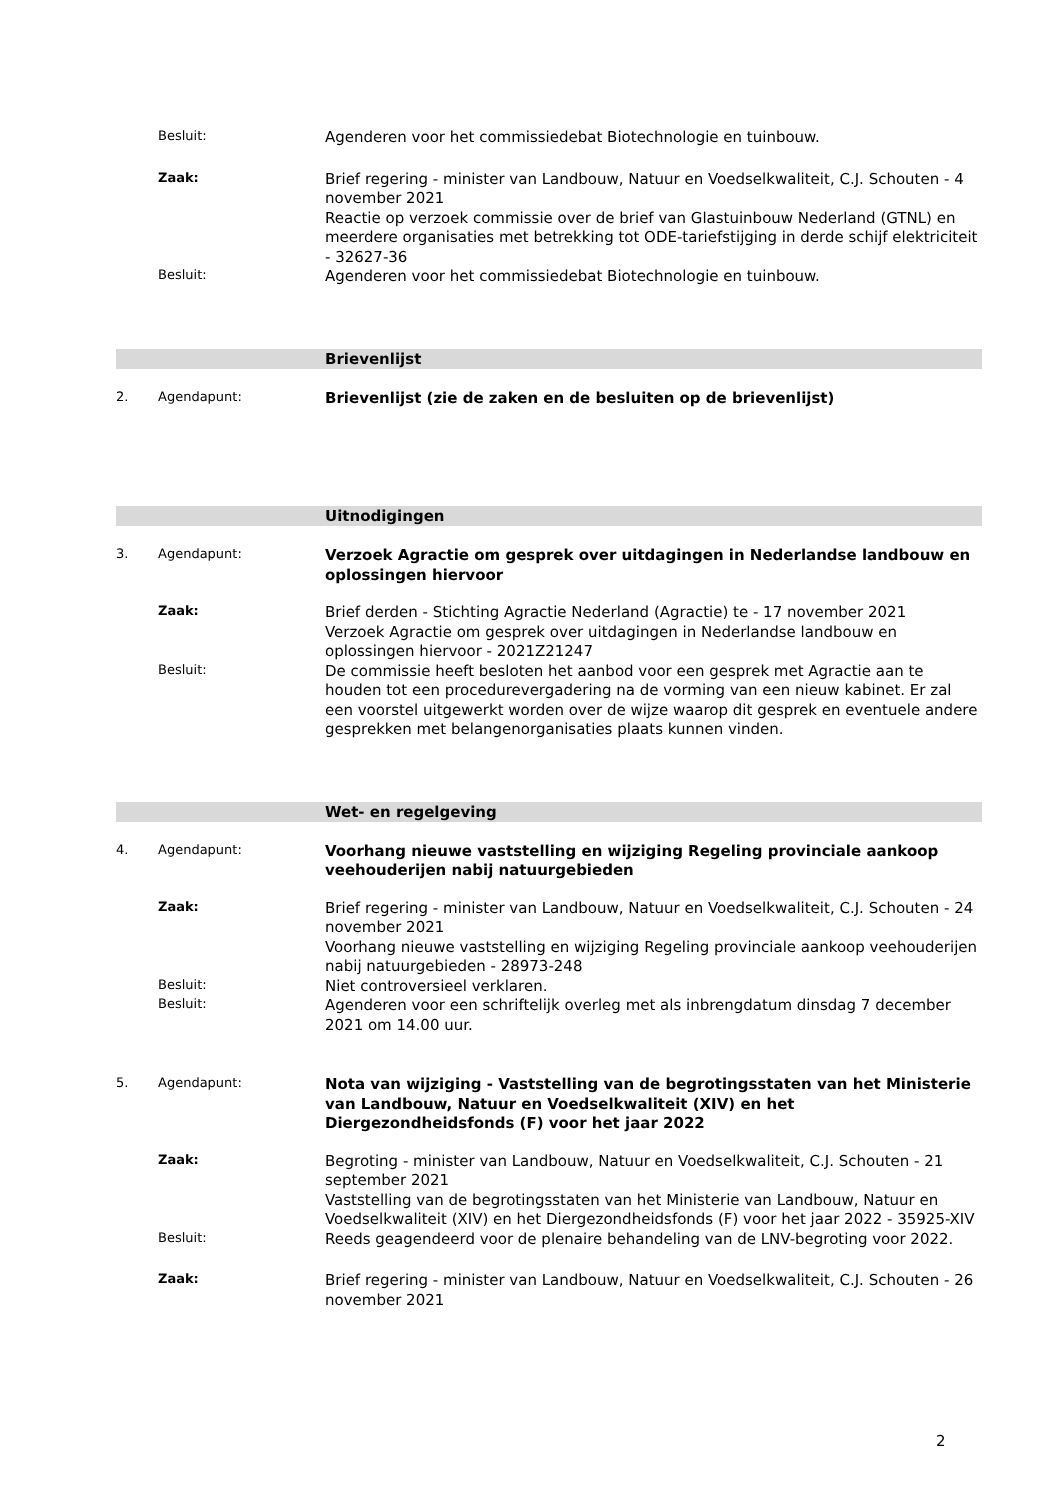Besluit:
Agenderen voor het commissiedebat Biotechnologie en tuinbouw.
Zaak:
Brief regering - minister van Landbouw, Natuur en Voedselkwaliteit, C.J. Schouten - 4 november 2021
Reactie op verzoek commissie over de brief van Glastuinbouw Nederland (GTNL) en meerdere organisaties met betrekking tot ODE-tariefstijging in derde schijf elektriciteit - 32627-36
Besluit:
Agenderen voor het commissiedebat Biotechnologie en tuinbouw.
Brievenlijst
2. Agendapunt:
Brievenlijst (zie de zaken en de besluiten op de brievenlijst)
Uitnodigingen
3. Agendapunt:
Verzoek Agractie om gesprek over uitdagingen in Nederlandse landbouw en oplossingen hiervoor
Zaak:
Brief derden - Stichting Agractie Nederland (Agractie) te - 17 november 2021
Verzoek Agractie om gesprek over uitdagingen in Nederlandse landbouw en oplossingen hiervoor - 2021Z21247
Besluit:
De commissie heeft besloten het aanbod voor een gesprek met Agractie aan te houden tot een procedurevergadering na de vorming van een nieuw kabinet. Er zal een voorstel uitgewerkt worden over de wijze waarop dit gesprek en eventuele andere gesprekken met belangenorganisaties plaats kunnen vinden.
Wet- en regelgeving
4. Agendapunt:
Voorhang nieuwe vaststelling en wijziging Regeling provinciale aankoop veehouderijen nabij natuurgebieden
Zaak:
Brief regering - minister van Landbouw, Natuur en Voedselkwaliteit, C.J. Schouten - 24 november 2021
Voorhang nieuwe vaststelling en wijziging Regeling provinciale aankoop veehouderijen nabij natuurgebieden - 28973-248
Besluit:
Niet controversieel verklaren.
Besluit:
Agenderen voor een schriftelijk overleg met als inbrengdatum dinsdag 7 december 2021 om 14.00 uur.
5. Agendapunt:
Nota van wijziging - Vaststelling van de begrotingsstaten van het Ministerie van Landbouw, Natuur en Voedselkwaliteit (XIV) en het Diergezondheidsfonds (F) voor het jaar 2022
Zaak:
Begroting - minister van Landbouw, Natuur en Voedselkwaliteit, C.J. Schouten - 21 september 2021
Vaststelling van de begrotingsstaten van het Ministerie van Landbouw, Natuur en Voedselkwaliteit (XIV) en het Diergezondheidsfonds (F) voor het jaar 2022 - 35925-XIV
Besluit:
Reeds geagendeerd voor de plenaire behandeling van de LNV-begroting voor 2022.
Zaak:
Brief regering - minister van Landbouw, Natuur en Voedselkwaliteit, C.J. Schouten - 26 november 2021
2